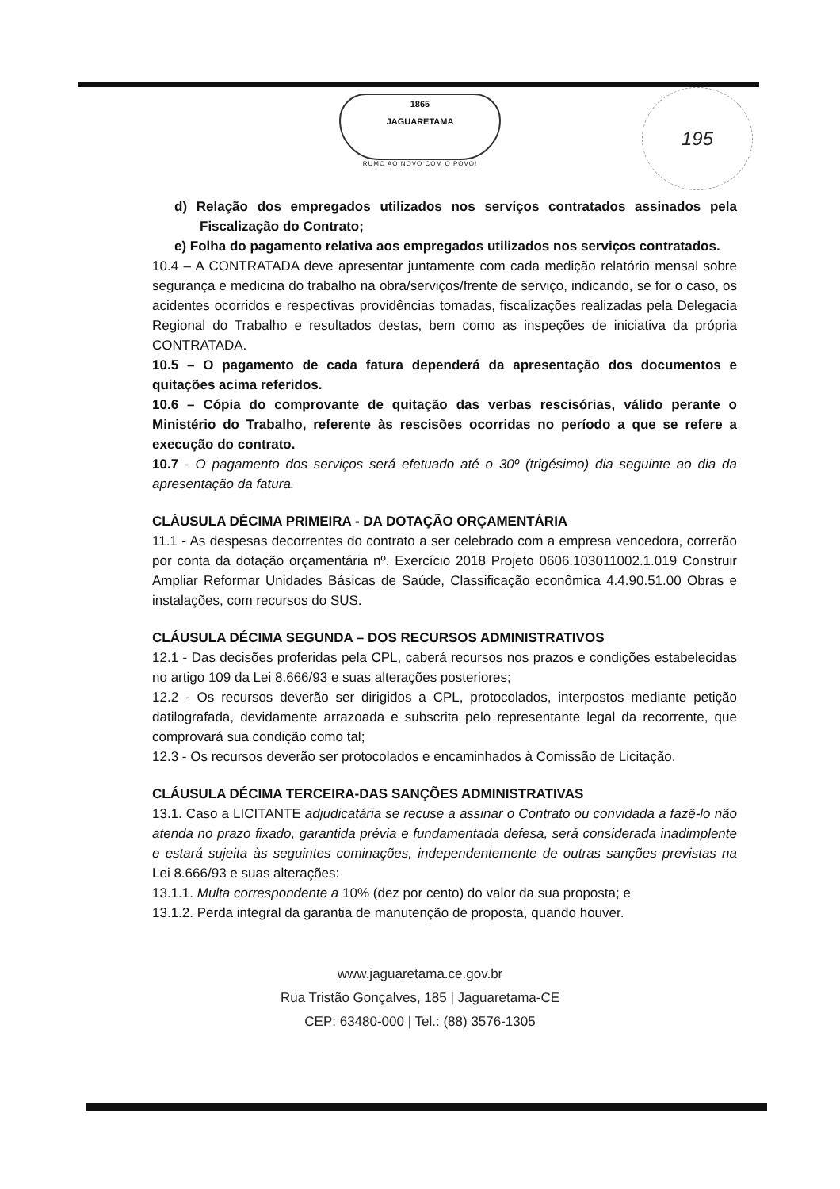1865
JAGUARETAMA
RUMO AO NOVO COM O POVO!
195
d) Relação dos empregados utilizados nos serviços contratados assinados pela Fiscalização do Contrato;
e) Folha do pagamento relativa aos empregados utilizados nos serviços contratados.
10.4 – A CONTRATADA deve apresentar juntamente com cada medição relatório mensal sobre segurança e medicina do trabalho na obra/serviços/frente de serviço, indicando, se for o caso, os acidentes ocorridos e respectivas providências tomadas, fiscalizações realizadas pela Delegacia Regional do Trabalho e resultados destas, bem como as inspeções de iniciativa da própria CONTRATADA.
10.5 – O pagamento de cada fatura dependerá da apresentação dos documentos e quitações acima referidos.
10.6 – Cópia do comprovante de quitação das verbas rescisórias, válido perante o Ministério do Trabalho, referente às rescisões ocorridas no período a que se refere a execução do contrato.
10.7 - O pagamento dos serviços será efetuado até o 30º (trigésimo) dia seguinte ao dia da apresentação da fatura.
CLÁUSULA DÉCIMA PRIMEIRA - DA DOTAÇÃO ORÇAMENTÁRIA
11.1 - As despesas decorrentes do contrato a ser celebrado com a empresa vencedora, correrão por conta da dotação orçamentária nº. Exercício 2018 Projeto 0606.103011002.1.019 Construir Ampliar Reformar Unidades Básicas de Saúde, Classificação econômica 4.4.90.51.00 Obras e instalações, com recursos do SUS.
CLÁUSULA DÉCIMA SEGUNDA – DOS RECURSOS ADMINISTRATIVOS
12.1 - Das decisões proferidas pela CPL, caberá recursos nos prazos e condições estabelecidas no artigo 109 da Lei 8.666/93 e suas alterações posteriores;
12.2 - Os recursos deverão ser dirigidos a CPL, protocolados, interpostos mediante petição datilografada, devidamente arrazoada e subscrita pelo representante legal da recorrente, que comprovará sua condição como tal;
12.3 - Os recursos deverão ser protocolados e encaminhados à Comissão de Licitação.
CLÁUSULA DÉCIMA TERCEIRA-DAS SANÇÕES ADMINISTRATIVAS
13.1. Caso a LICITANTE adjudicatária se recuse a assinar o Contrato ou convidada a fazê-lo não atenda no prazo fixado, garantida prévia e fundamentada defesa, será considerada inadimplente e estará sujeita às seguintes cominações, independentemente de outras sanções previstas na Lei 8.666/93 e suas alterações:
13.1.1. Multa correspondente a 10% (dez por cento) do valor da sua proposta; e
13.1.2. Perda integral da garantia de manutenção de proposta, quando houver.
www.jaguaretama.ce.gov.br
Rua Tristão Gonçalves, 185 | Jaguaretama-CE
CEP: 63480-000 | Tel.: (88) 3576-1305